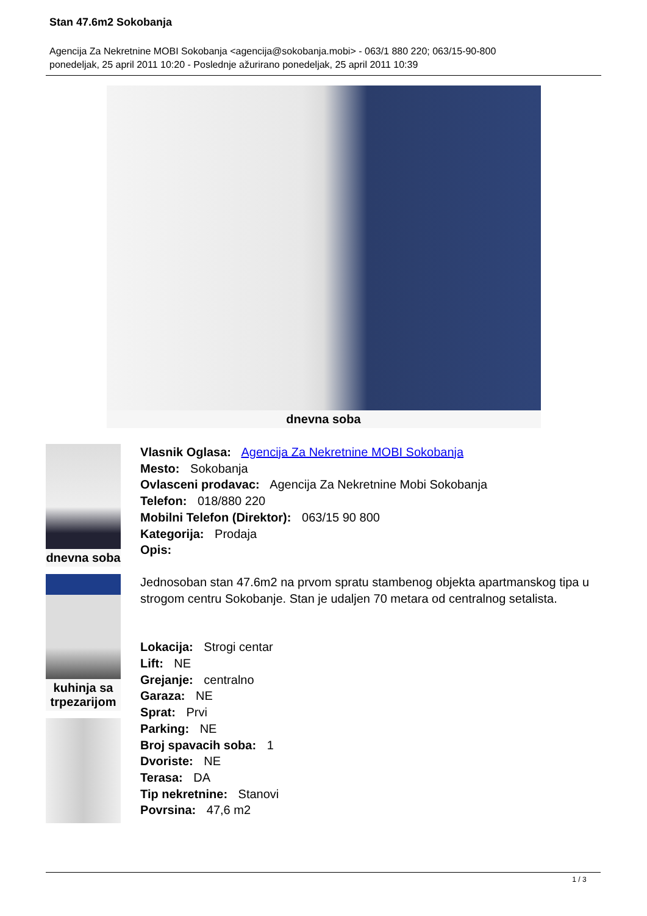Stan 47.6m2 Sokobanja
Agencija Za Nekretnine MOBI Sokobanja <agencija@sokobanja.mobi> - 063/1 880 220; 063/15-90-800
ponedeljak, 25 april 2011 10:20 - Poslednje ažurirano ponedeljak, 25 april 2011 10:39
dnevna soba
dnevna soba
kuhinja sa
trpezarijom
Vlasnik Oglasa: Agencija Za Nekretnine MOBI Sokobanja
Mesto: Sokobanja
Ovlasceni prodavac: Agencija Za Nekretnine Mobi Sokobanja
Telefon: 018/880 220
Mobilni Telefon (Direktor): 063/15 90 800
Kategorija: Prodaja
Opis:
Jednosoban stan 47.6m2 na prvom spratu stambenog objekta apartmanskog tipa u strogom centru Sokobanje. Stan je udaljen 70 metara od centralnog setalista.
Lokacija: Strogi centar
Lift: NE
Grejanje: centralno
Garaza: NE
Sprat: Prvi
Parking: NE
Broj spavacih soba: 1
Dvoriste: NE
Terasa: DA
Tip nekretnine: Stanovi
Povrsina: 47,6 m2
1 / 3